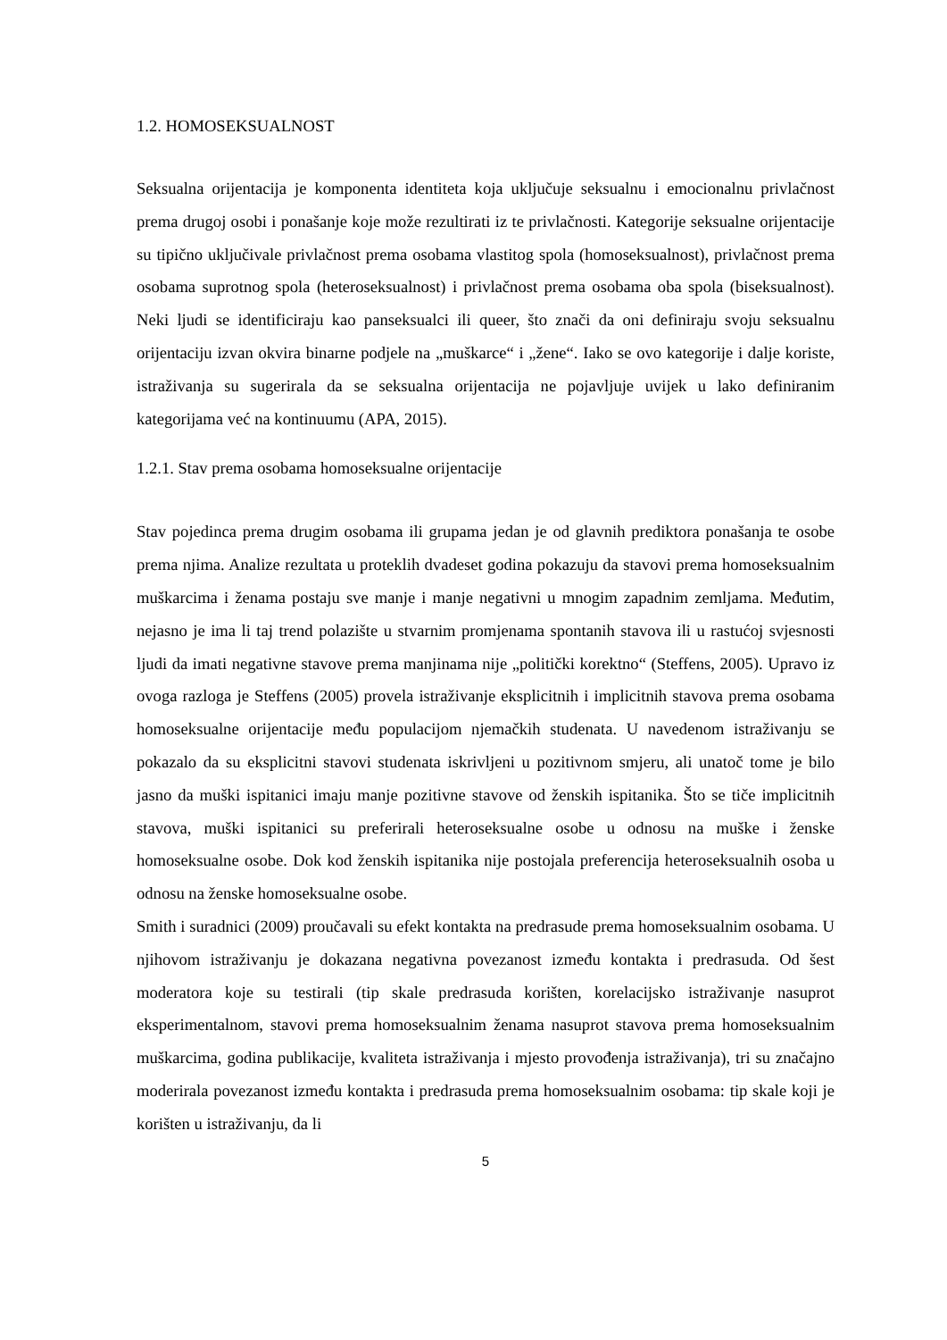1.2. HOMOSEKSUALNOST
Seksualna orijentacija je komponenta identiteta koja uključuje seksualnu i emocionalnu privlačnost prema drugoj osobi i ponašanje koje može rezultirati iz te privlačnosti. Kategorije seksualne orijentacije su tipično uključivale privlačnost prema osobama vlastitog spola (homoseksualnost), privlačnost prema osobama suprotnog spola (heteroseksualnost) i privlačnost prema osobama oba spola (biseksualnost). Neki ljudi se identificiraju kao panseksualci ili queer, što znači da oni definiraju svoju seksualnu orijentaciju izvan okvira binarne podjele na „muškarce“ i „žene“. Iako se ovo kategorije i dalje koriste, istraživanja su sugerirala da se seksualna orijentacija ne pojavljuje uvijek u lako definiranim kategorijama već na kontinuumu (APA, 2015).
1.2.1. Stav prema osobama homoseksualne orijentacije
Stav pojedinca prema drugim osobama ili grupama jedan je od glavnih prediktora ponašanja te osobe prema njima. Analize rezultata u proteklih dvadeset godina pokazuju da stavovi prema homoseksualnim muškarcima i ženama postaju sve manje i manje negativni u mnogim zapadnim zemljama. Međutim, nejasno je ima li taj trend polazište u stvarnim promjenama spontanih stavova ili u rastućoj svjesnosti ljudi da imati negativne stavove prema manjinama nije „politički korektno“ (Steffens, 2005). Upravo iz ovoga razloga je Steffens (2005) provela istraživanje eksplicitnih i implicitnih stavova prema osobama homoseksualne orijentacije među populacijom njemačkih studenata. U navedenom istraživanju se pokazalo da su eksplicitni stavovi studenata iskrivljeni u pozitivnom smjeru, ali unatoč tome je bilo jasno da muški ispitanici imaju manje pozitivne stavove od ženskih ispitanika. Što se tiče implicitnih stavova, muški ispitanici su preferirali heteroseksualne osobe u odnosu na muške i ženske homoseksualne osobe. Dok kod ženskih ispitanika nije postojala preferencija heteroseksualnih osoba u odnosu na ženske homoseksualne osobe.
Smith i suradnici (2009) proučavali su efekt kontakta na predrasude prema homoseksualnim osobama. U njihovom istraživanju je dokazana negativna povezanost između kontakta i predrasuda. Od šest moderatora koje su testirali (tip skale predrasuda korišten, korelacijsko istraživanje nasuprot eksperimentalnom, stavovi prema homoseksualnim ženama nasuprot stavova prema homoseksualnim muškarcima, godina publikacije, kvaliteta istraživanja i mjesto provođenja istraživanja), tri su značajno moderirala povezanost između kontakta i predrasuda prema homoseksualnim osobama: tip skale koji je korišten u istraživanju, da li
5